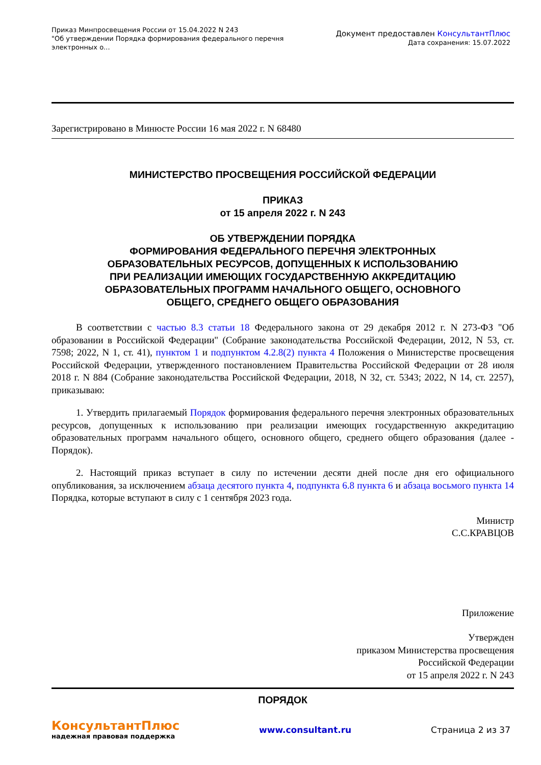Приказ Минпросвещения России от 15.04.2022 N 243
"Об утверждении Порядка формирования федерального перечня
электронных о...
Документ предоставлен КонсультантПлюс
Дата сохранения: 15.07.2022
Зарегистрировано в Минюсте России 16 мая 2022 г. N 68480
МИНИСТЕРСТВО ПРОСВЕЩЕНИЯ РОССИЙСКОЙ ФЕДЕРАЦИИ
ПРИКАЗ
от 15 апреля 2022 г. N 243
ОБ УТВЕРЖДЕНИИ ПОРЯДКА
ФОРМИРОВАНИЯ ФЕДЕРАЛЬНОГО ПЕРЕЧНЯ ЭЛЕКТРОННЫХ
ОБРАЗОВАТЕЛЬНЫХ РЕСУРСОВ, ДОПУЩЕННЫХ К ИСПОЛЬЗОВАНИЮ
ПРИ РЕАЛИЗАЦИИ ИМЕЮЩИХ ГОСУДАРСТВЕННУЮ АККРЕДИТАЦИЮ
ОБРАЗОВАТЕЛЬНЫХ ПРОГРАММ НАЧАЛЬНОГО ОБЩЕГО, ОСНОВНОГО
ОБЩЕГО, СРЕДНЕГО ОБЩЕГО ОБРАЗОВАНИЯ
В соответствии с частью 8.3 статьи 18 Федерального закона от 29 декабря 2012 г. N 273-ФЗ "Об образовании в Российской Федерации" (Собрание законодательства Российской Федерации, 2012, N 53, ст. 7598; 2022, N 1, ст. 41), пунктом 1 и подпунктом 4.2.8(2) пункта 4 Положения о Министерстве просвещения Российской Федерации, утвержденного постановлением Правительства Российской Федерации от 28 июля 2018 г. N 884 (Собрание законодательства Российской Федерации, 2018, N 32, ст. 5343; 2022, N 14, ст. 2257), приказываю:
1. Утвердить прилагаемый Порядок формирования федерального перечня электронных образовательных ресурсов, допущенных к использованию при реализации имеющих государственную аккредитацию образовательных программ начального общего, основного общего, среднего общего образования (далее - Порядок).
2. Настоящий приказ вступает в силу по истечении десяти дней после дня его официального опубликования, за исключением абзаца десятого пункта 4, подпункта 6.8 пункта 6 и абзаца восьмого пункта 14 Порядка, которые вступают в силу с 1 сентября 2023 года.
Министр
С.С.КРАВЦОВ
Приложение
Утвержден
приказом Министерства просвещения
Российской Федерации
от 15 апреля 2022 г. N 243
ПОРЯДОК
КонсультантПлюс
надежная правовая поддержка
www.consultant.ru Страница 2 из 37